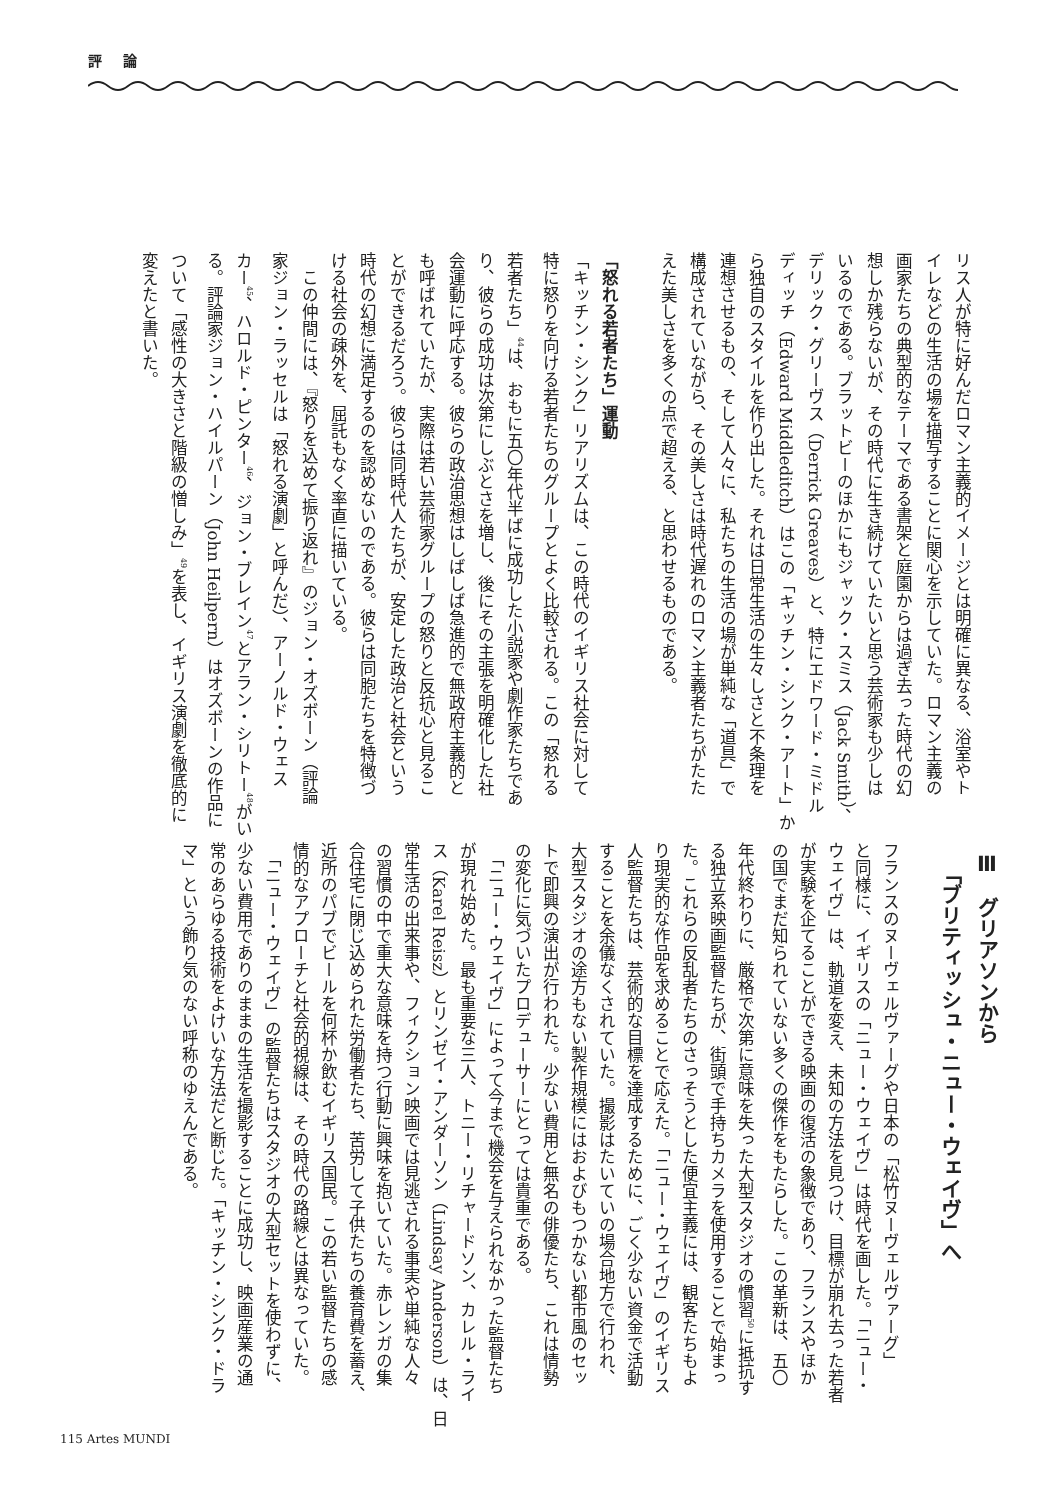評 論
リス人が特に好んだロマン主義的イメージとは明確に異なる、浴室やト
イレなどの生活の場を描写することに関心を示していた。ロマン主義の
画家たちの典型的なテーマである書架と庭園からは過ぎ去った時代の幻
想しか残らないが、その時代に生き続けていたいと思う芸術家も少しは
いるのである。ブラットビーのほかにもジャック・スミス（Jack Smith）、
デリック・グリーヴス（Derrick Greaves）と、特にエドワード・ミドル
ディッチ（Edward Middleditch）はこの「キッチン・シンク・アート」か
ら独自のスタイルを作り出した。それは日常生活の生々しさと不条理を
連想させるもの、そして人々に、私たちの生活の場が単純な「道具」で
構成されていながら、その美しさは時代遅れのロマン主義者たちがたた
えた美しさを多くの点で超える、と思わせるものである。
「怒れる若者たち」運動
「キッチン・シンク」リアリズムは、この時代のイギリス社会に対して
特に怒りを向ける若者たちのグループとよく比較される。この「怒れる
若者たち」<sup>44</sup>は、おもに五〇年代半ばに成功した小説家や劇作家たちであ
り、彼らの成功は次第にしぶとさを増し、後にその主張を明確化した社
会運動に呼応する。彼らの政治思想はしばしば急進的で無政府主義的と
も呼ばれていたが、実際は若い芸術家グループの怒りと反抗心と見るこ
とができるだろう。彼らは同時代人たちが、安定した政治と社会という
時代の幻想に満足するのを認めないのである。彼らは同胞たちを特徴づ
ける社会の疎外を、屈託もなく率直に描いている。
　この仲間には、『怒りを込めて振り返れ』のジョン・オズボーン（評論
家ジョン・ラッセルは「怒れる演劇」と呼んだ）、アーノルド・ウェス
カー<sup>45</sup>、ハロルド・ピンター<sup>46</sup>、ジョン・ブレイン<sup>47</sup>とアラン・シリトー<sup>48</sup>がい
る。評論家ジョン・ハイルパーン（John Heilpern）はオズボーンの作品に
ついて「感性の大きさと階級の憎しみ」<sup>49</sup>を表し、イギリス演劇を徹底的に
変えたと書いた。
Ⅲ　グリアソンから
　「ブリティッシュ・ニュー・ウェイヴ」へ
フランスのヌーヴェルヴァーグや日本の「松竹ヌーヴェルヴァーグ」
と同様に、イギリスの「ニュー・ウェイヴ」は時代を画した。「ニュー・
ウェイヴ」は、軌道を変え、未知の方法を見つけ、目標が崩れ去った若者
が実験を企てることができる映画の復活の象徴であり、フランスやほか
の国でまだ知られていない多くの傑作をもたらした。この革新は、五〇
年代終わりに、厳格で次第に意味を失った大型スタジオの慣習<sup>50</sup>に抵抗す
る独立系映画監督たちが、街頭で手持ちカメラを使用することで始まっ
た。これらの反乱者たちのさっそうとした便宜主義には、観客たちもよ
り現実的な作品を求めることで応えた。「ニュー・ウェイヴ」のイギリス
人監督たちは、芸術的な目標を達成するために、ごく少ない資金で活動
することを余儀なくされていた。撮影はたいていの場合地方で行われ、
大型スタジオの途方もない製作規模にはおよびもつかない都市風のセッ
トで即興の演出が行われた。少ない費用と無名の俳優たち、これは情勢
の変化に気づいたプロデューサーにとっては貴重である。
　「ニュー・ウェイヴ」によって今まで機会を与えられなかった監督たち
が現れ始めた。最も重要な三人、トニー・リチャードソン、カレル・ライ
ス（Karel Reisz）とリンゼイ・アンダーソン（Lindsay Anderson）は、日
常生活の出来事や、フィクション映画では見逃される事実や単純な人々
の習慣の中で重大な意味を持つ行動に興味を抱いていた。赤レンガの集
合住宅に閉じ込められた労働者たち、苦労して子供たちの養育費を蓄え、
近所のパブでビールを何杯か飲むイギリス国民。この若い監督たちの感
情的なアプローチと社会的視線は、その時代の路線とは異なっていた。
　「ニュー・ウェイヴ」の監督たちはスタジオの大型セットを使わずに、
少ない費用でありのままの生活を撮影することに成功し、映画産業の通
常のあらゆる技術をよけいな方法だと断じた。「キッチン・シンク・ドラ
マ」という飾り気のない呼称のゆえんである。
115 Artes MUNDI